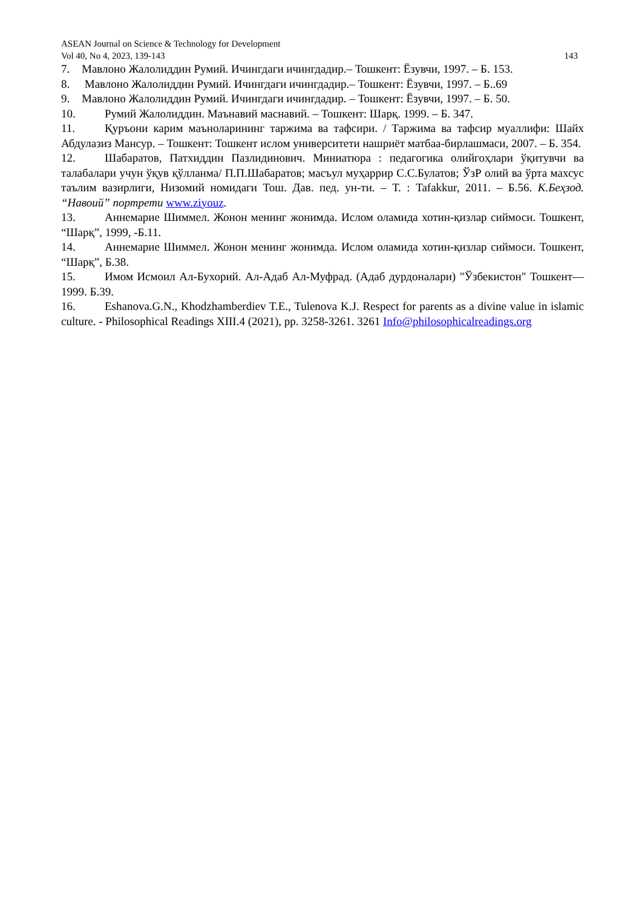ASEAN Journal on Science & Technology for Development
Vol 40, No 4, 2023, 139-143 143
7. Мавлоно Жалолиддин Румий. Ичингдаги ичингдадир.– Тошкент: Ёзувчи, 1997. – Б. 153.
8. Мавлоно Жалолиддин Румий. Ичингдаги ичингдадир.– Тошкент: Ёзувчи, 1997. – Б..69
9. Мавлоно Жалолиддин Румий. Ичингдаги ичингдадир. – Тошкент: Ёзувчи, 1997. – Б. 50.
10. Румий Жалолиддин. Маънавий маснавий. – Тошкент: Шарқ. 1999. – Б. 347.
11. Қуръони карим маъноларининг таржима ва тафсири. / Таржима ва тафсир муаллифи: Шайх Абдулазиз Мансур. – Тошкент: Тошкент ислом университети нашриёт матбаа-бирлашмаси, 2007. – Б. 354.
12. Шабаратов, Патхиддин Пазлидинович. Миниатюра : педагогика олийгоҳлари ўқитувчи ва талабалари учун ўқув қўлланма/ П.П.Шабаратов; масъул муҳаррир С.С.Булатов; ЎзР олий ва ўрта махсус таълим вазирлиги, Низомий номидаги Тош. Дав. пед. ун-ти. – Т. : Tafakkur, 2011. – Б.56. К.Беҳзод. “Навоий” портрети www.ziyouz.
13. Аннемарие Шиммел. Жонон менинг жонимда. Ислом оламида хотин-қизлар сиймоси. Тошкент, “Шарқ”, 1999, -Б.11.
14. Аннемарие Шиммел. Жонон менинг жонимда. Ислом оламида хотин-қизлар сиймоси. Тошкент, “Шарқ”, Б.38.
15. Имом Исмоил Ал-Бухорий. Ал-Адаб Ал-Муфрад. (Адаб дурдоналари) "Ўзбекистон" Тошкент— 1999. Б.39.
16. Eshanova.G.N., Khodzhamberdiev T.E., Tulenova K.J. Respect for parents as a divine value in islamic culture. - Philosophical Readings XIII.4 (2021), pp. 3258-3261. 3261 Info@philosophicalreadings.org